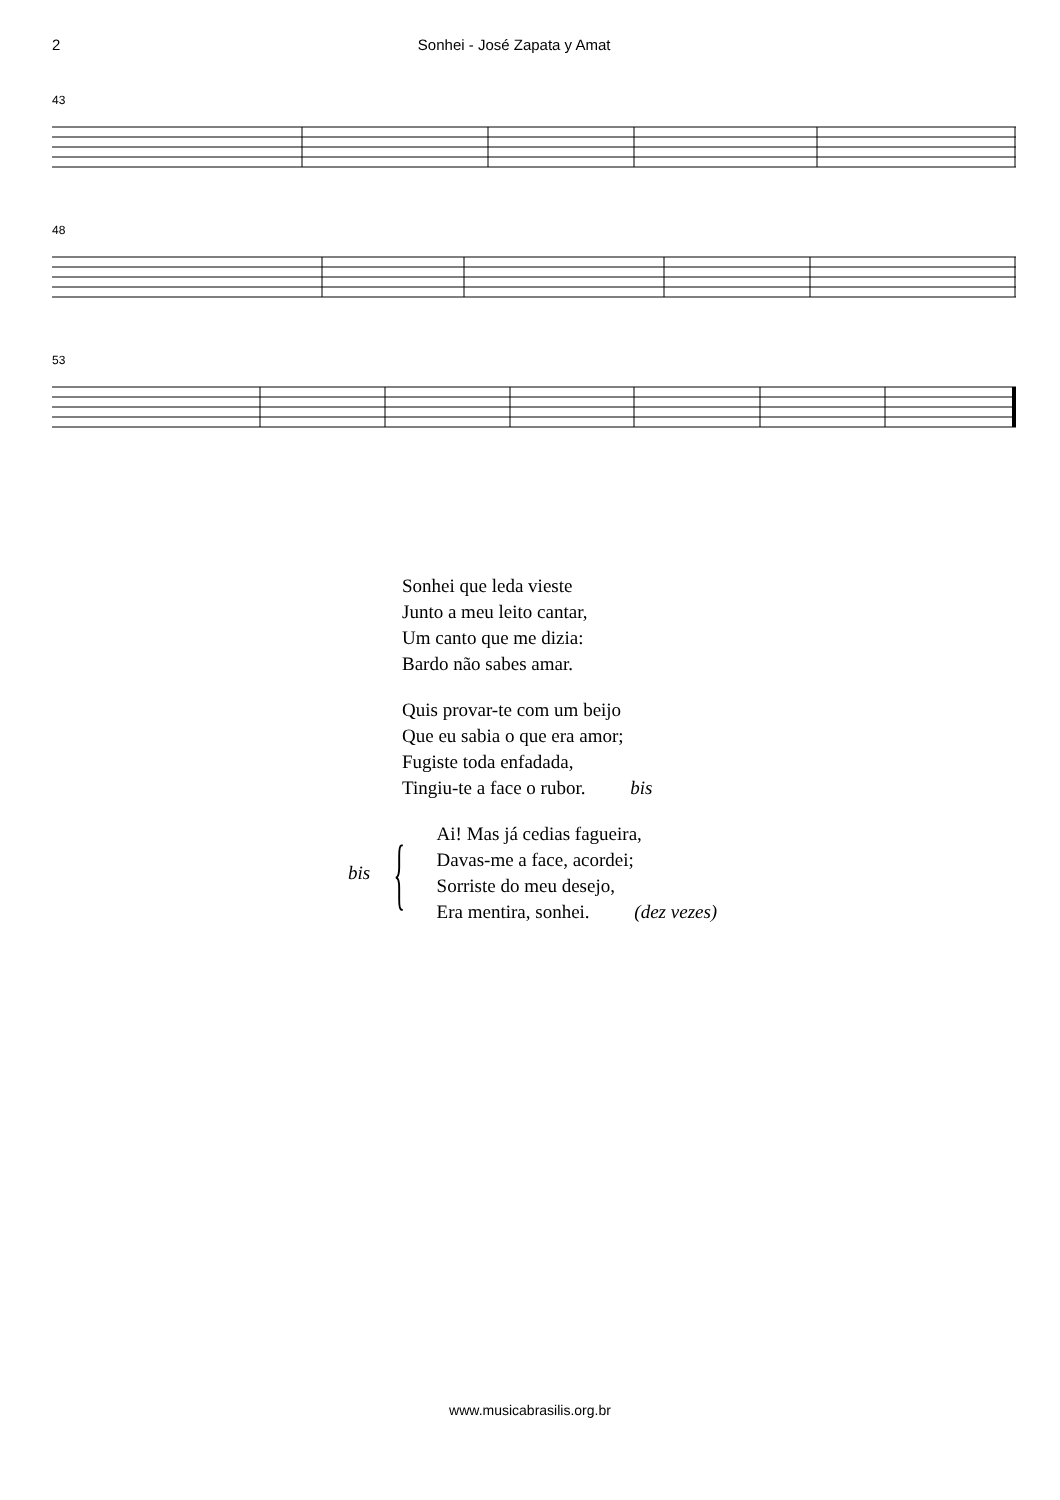2 Sonhei - José Zapata y Amat
43
48
53
Sonhei que leda vieste
Junto a meu leito cantar,
Um canto que me dizia:
Bardo não sabes amar.
Quis provar-te com um beijo
Que eu sabia o que era amor;
Fugiste toda enfadada,
Tingiu-te a face o rubor. bis
bis {
Ai! Mas já cedias fagueira,
Davas-me a face, acordei;
Sorriste do meu desejo,
Era mentira, sonhei. (dez vezes)
www.musicabrasilis.org.br